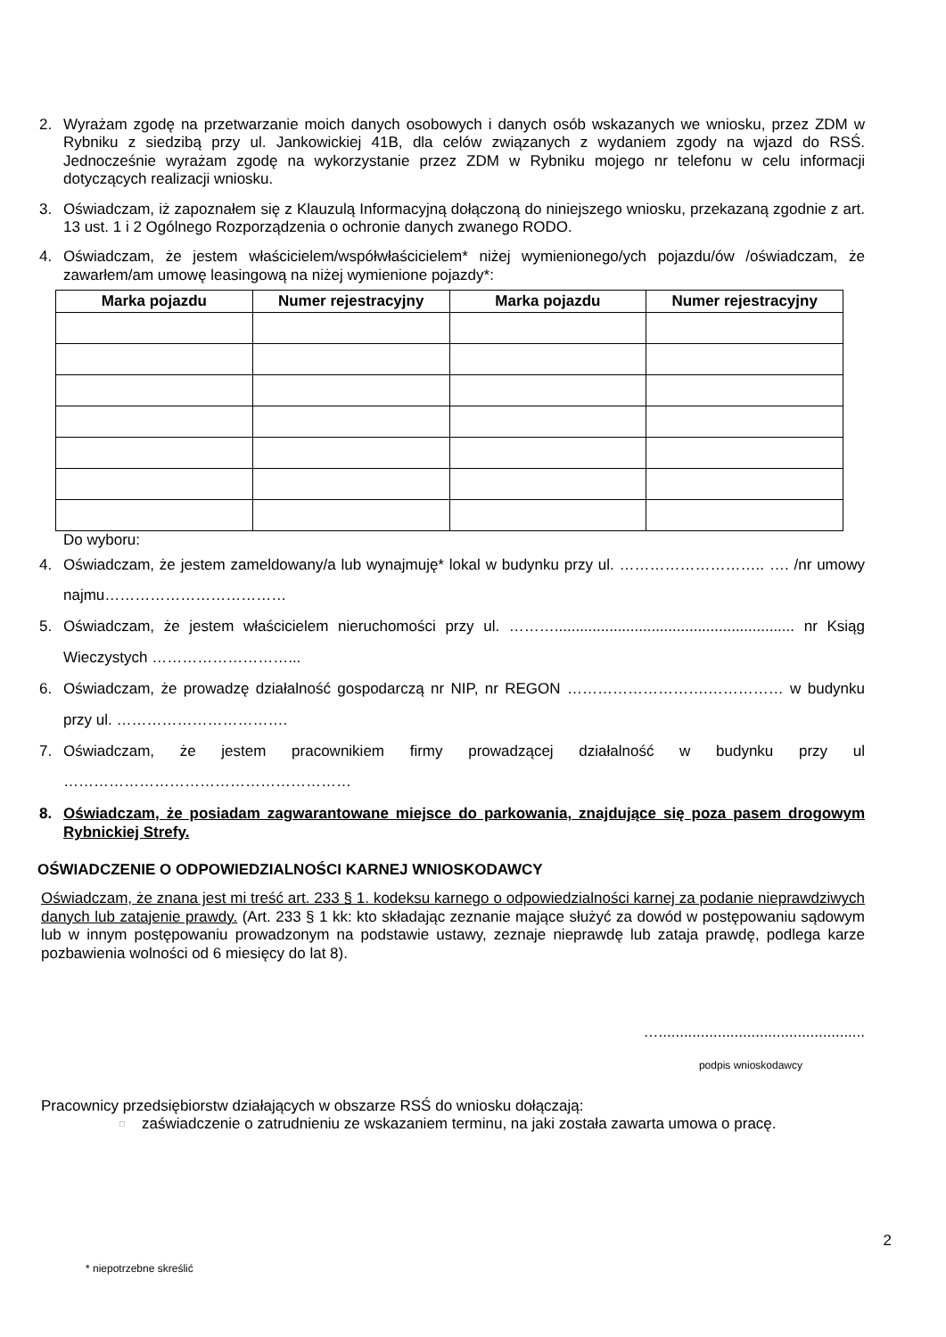2. Wyrażam zgodę na przetwarzanie moich danych osobowych i danych osób wskazanych we wniosku, przez ZDM w Rybniku z siedzibą przy ul. Jankowickiej 41B, dla celów związanych z wydaniem zgody na wjazd do RSŚ. Jednocześnie wyrażam zgodę na wykorzystanie przez ZDM w Rybniku mojego nr telefonu w celu informacji dotyczących realizacji wniosku.
3. Oświadczam, iż zapoznałem się z Klauzulą Informacyjną dołączoną do niniejszego wniosku, przekazaną zgodnie z art. 13 ust. 1 i 2 Ogólnego Rozporządzenia o ochronie danych zwanego RODO.
4. Oświadczam, że jestem właścicielem/współwłaścicielem* niżej wymienionego/ych pojazdu/ów /oświadczam, że zawarłem/am umowę leasingową na niżej wymienione pojazdy*:
| Marka pojazdu | Numer rejestracyjny | Marka pojazdu | Numer rejestracyjny |
| --- | --- | --- | --- |
Do wyboru:
4. Oświadczam, że jestem zameldowany/a lub wynajmuję* lokal w budynku przy ul. ……………………….. …. /nr umowy najmu………………………………
5. Oświadczam, że jestem właścicielem nieruchomości przy ul. ………......................................................... nr Ksiąg Wieczystych ………………………...
6. Oświadczam, że prowadzę działalność gospodarczą nr NIP, nr REGON ……………………….…………… w budynku przy ul. …………………………….
7. Oświadczam, że jestem pracownikiem firmy prowadzącej działalność w budynku przy ul …………………………………………………
8. Oświadczam, że posiadam zagwarantowane miejsce do parkowania, znajdujące się poza pasem drogowym Rybnickiej Strefy.
OŚWIADCZENIE O ODPOWIEDZIALNOŚCI KARNEJ WNIOSKODAWCY
Oświadczam, że znana jest mi treść art. 233 § 1. kodeksu karnego o odpowiedzialności karnej za podanie nieprawdziwych danych lub zatajenie prawdy. (Art. 233 § 1 kk: kto składając zeznanie mające służyć za dowód w postępowaniu sądowym lub w innym postępowaniu prowadzonym na podstawie ustawy, zeznaje nieprawdę lub zataja prawdę, podlega karze pozbawienia wolności od 6 miesięcy do lat 8).
….................................................
podpis wnioskodawcy
Pracownicy przedsiębiorstw działających w obszarze RSŚ do wniosku dołączają:
□ zaświadczenie o zatrudnieniu ze wskazaniem terminu, na jaki została zawarta umowa o pracę.
2
* niepotrzebne skreślić